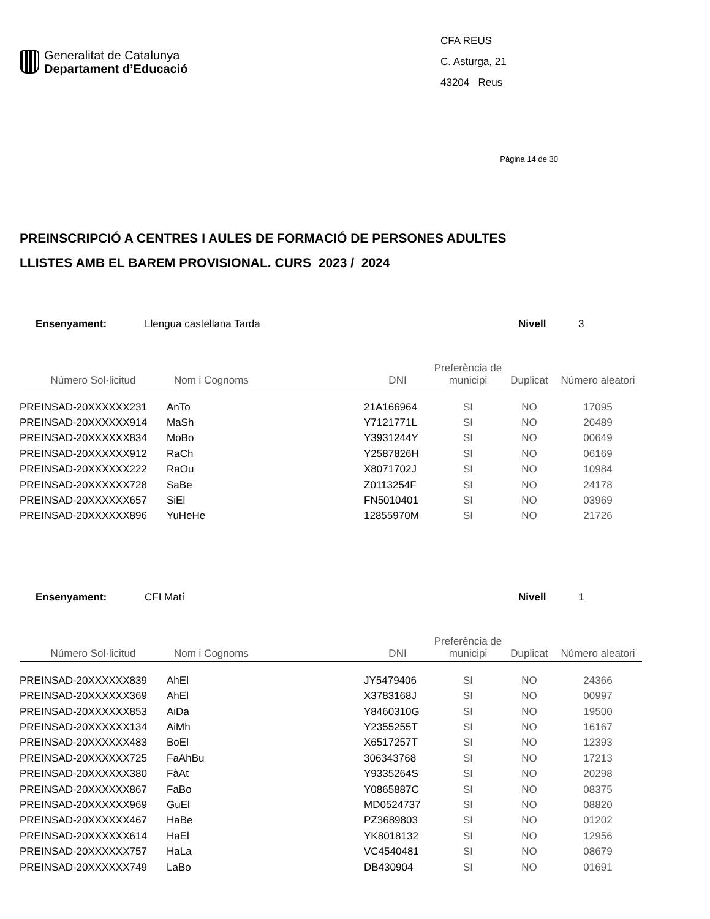Generalitat de Catalunya
Departament d’Educació
CFA REUS
C. Asturga, 21
43204 Reus
Pàgina 14 de 30
PREINSCRIPCIÓ A CENTRES I AULES DE FORMACIÓ DE PERSONES ADULTES
LLISTES AMB EL BAREM PROVISIONAL. CURS 2023 / 2024
Ensenyament: Llengua castellana Tarda Nivell 3
| Número Sol·licitud | Nom i Cognoms | DNI | Preferència de municipi | Duplicat | Número aleatori |
| --- | --- | --- | --- | --- | --- |
| PREINSAD-20XXXXXX231 | AnTo | 21A166964 | SI | NO | 17095 |
| PREINSAD-20XXXXXX914 | MaSh | Y7121771L | SI | NO | 20489 |
| PREINSAD-20XXXXXX834 | MoBo | Y3931244Y | SI | NO | 00649 |
| PREINSAD-20XXXXXX912 | RaCh | Y2587826H | SI | NO | 06169 |
| PREINSAD-20XXXXXX222 | RaOu | X8071702J | SI | NO | 10984 |
| PREINSAD-20XXXXXX728 | SaBe | Z0113254F | SI | NO | 24178 |
| PREINSAD-20XXXXXX657 | SiEl | FN5010401 | SI | NO | 03969 |
| PREINSAD-20XXXXXX896 | YuHeHe | 12855970M | SI | NO | 21726 |
Ensenyament: CFI Matí Nivell 1
| Número Sol·licitud | Nom i Cognoms | DNI | Preferència de municipi | Duplicat | Número aleatori |
| --- | --- | --- | --- | --- | --- |
| PREINSAD-20XXXXXX839 | AhEl | JY5479406 | SI | NO | 24366 |
| PREINSAD-20XXXXXX369 | AhEl | X3783168J | SI | NO | 00997 |
| PREINSAD-20XXXXXX853 | AiDa | Y8460310G | SI | NO | 19500 |
| PREINSAD-20XXXXXX134 | AiMh | Y2355255T | SI | NO | 16167 |
| PREINSAD-20XXXXXX483 | BoEl | X6517257T | SI | NO | 12393 |
| PREINSAD-20XXXXXX725 | FaAhBu | 306343768 | SI | NO | 17213 |
| PREINSAD-20XXXXXX380 | FàAt | Y9335264S | SI | NO | 20298 |
| PREINSAD-20XXXXXX867 | FaBo | Y0865887C | SI | NO | 08375 |
| PREINSAD-20XXXXXX969 | GuEl | MD0524737 | SI | NO | 08820 |
| PREINSAD-20XXXXXX467 | HaBe | PZ3689803 | SI | NO | 01202 |
| PREINSAD-20XXXXXX614 | HaEl | YK8018132 | SI | NO | 12956 |
| PREINSAD-20XXXXXX757 | HaLa | VC4540481 | SI | NO | 08679 |
| PREINSAD-20XXXXXX749 | LaBo | DB430904 | SI | NO | 01691 |